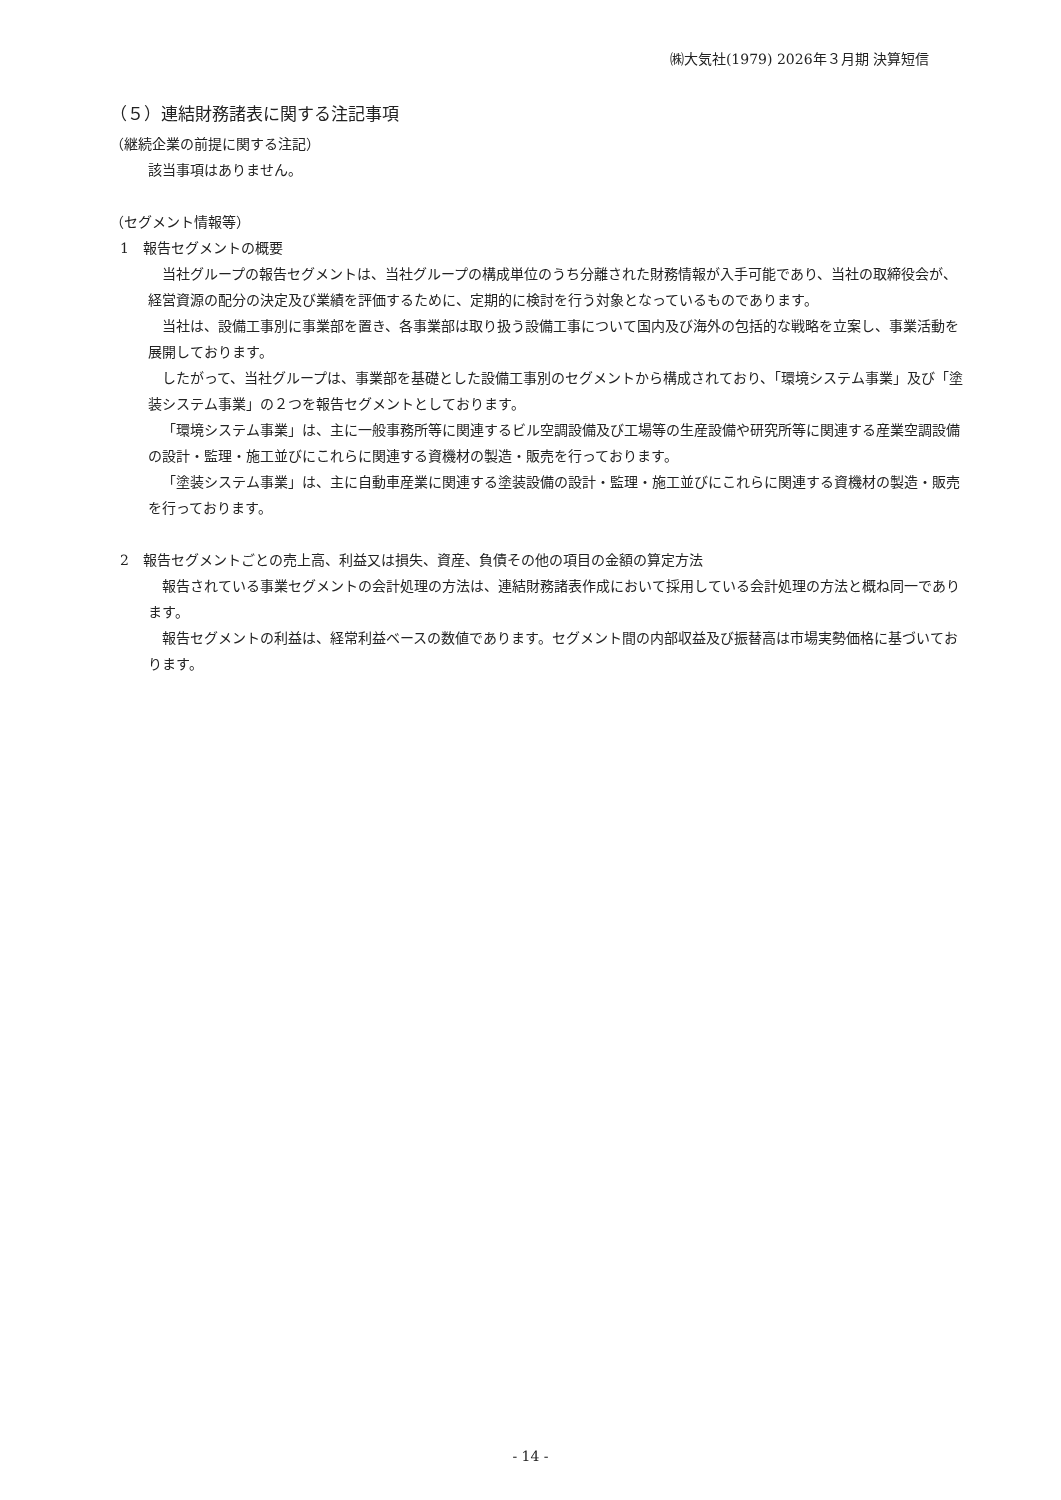㈱大気社(1979) 2026年３月期 決算短信
（５）連結財務諸表に関する注記事項
（継続企業の前提に関する注記）
該当事項はありません。
（セグメント情報等）
1　報告セグメントの概要
当社グループの報告セグメントは、当社グループの構成単位のうち分離された財務情報が入手可能であり、当社の取締役会が、経営資源の配分の決定及び業績を評価するために、定期的に検討を行う対象となっているものであります。
当社は、設備工事別に事業部を置き、各事業部は取り扱う設備工事について国内及び海外の包括的な戦略を立案し、事業活動を展開しております。
したがって、当社グループは、事業部を基礎とした設備工事別のセグメントから構成されており、「環境システム事業」及び「塗装システム事業」の２つを報告セグメントとしております。
「環境システム事業」は、主に一般事務所等に関連するビル空調設備及び工場等の生産設備や研究所等に関連する産業空調設備の設計・監理・施工並びにこれらに関連する資機材の製造・販売を行っております。
「塗装システム事業」は、主に自動車産業に関連する塗装設備の設計・監理・施工並びにこれらに関連する資機材の製造・販売を行っております。
2　報告セグメントごとの売上高、利益又は損失、資産、負債その他の項目の金額の算定方法
報告されている事業セグメントの会計処理の方法は、連結財務諸表作成において採用している会計処理の方法と概ね同一であります。
報告セグメントの利益は、経常利益ベースの数値であります。セグメント間の内部収益及び振替高は市場実勢価格に基づいております。
- 14 -